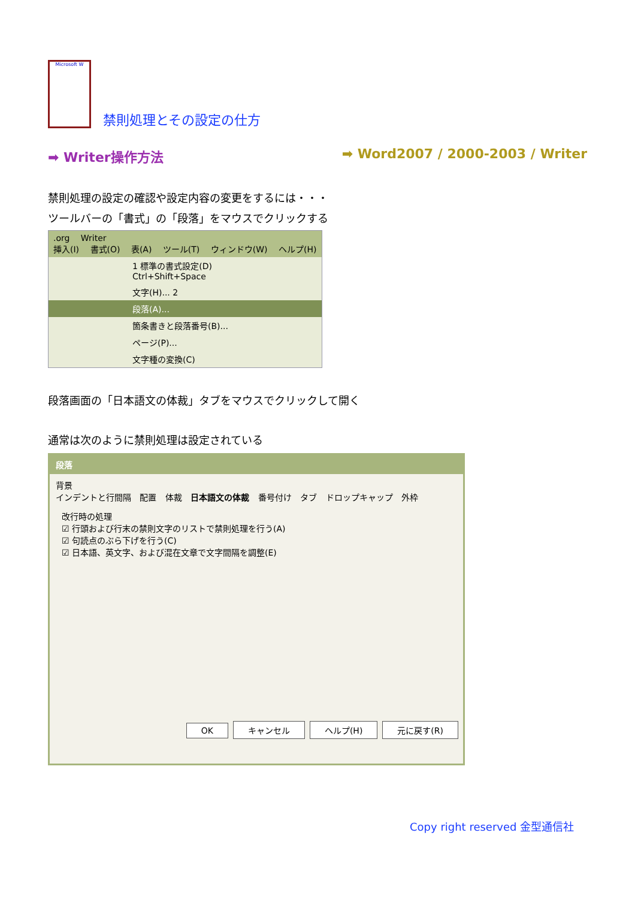Microsoft W
禁則処理とその設定の仕方
➡ Writer操作方法 ➡ Word2007 / 2000-2003 / Writer
禁則処理の設定の確認や設定内容の変更をするには・・・
ツールバーの「書式」の「段落」をマウスでクリックする
.org Writer
挿入(I) 書式(O) 表(A) ツール(T) ウィンドウ(W) ヘルプ(H)
1 標準の書式設定(D) Ctrl+Shift+Space
文字(H)... 2
段落(A)...
箇条書きと段落番号(B)...
ページ(P)...
文字種の変換(C)
段落画面の「日本語文の体裁」タブをマウスでクリックして開く
通常は次のように禁則処理は設定されている
段落
背景
インデントと行間隔 配置 体裁 日本語文の体裁 番号付け タブ ドロップキャップ 外枠
改行時の処理
☑ 行頭および行末の禁則文字のリストで禁則処理を行う(A)
☑ 句読点のぶら下げを行う(C)
☑ 日本語、英文字、および混在文章で文字間隔を調整(E)
OK キャンセル ヘルプ(H) 元に戻す(R)
Copy right reserved 金型通信社